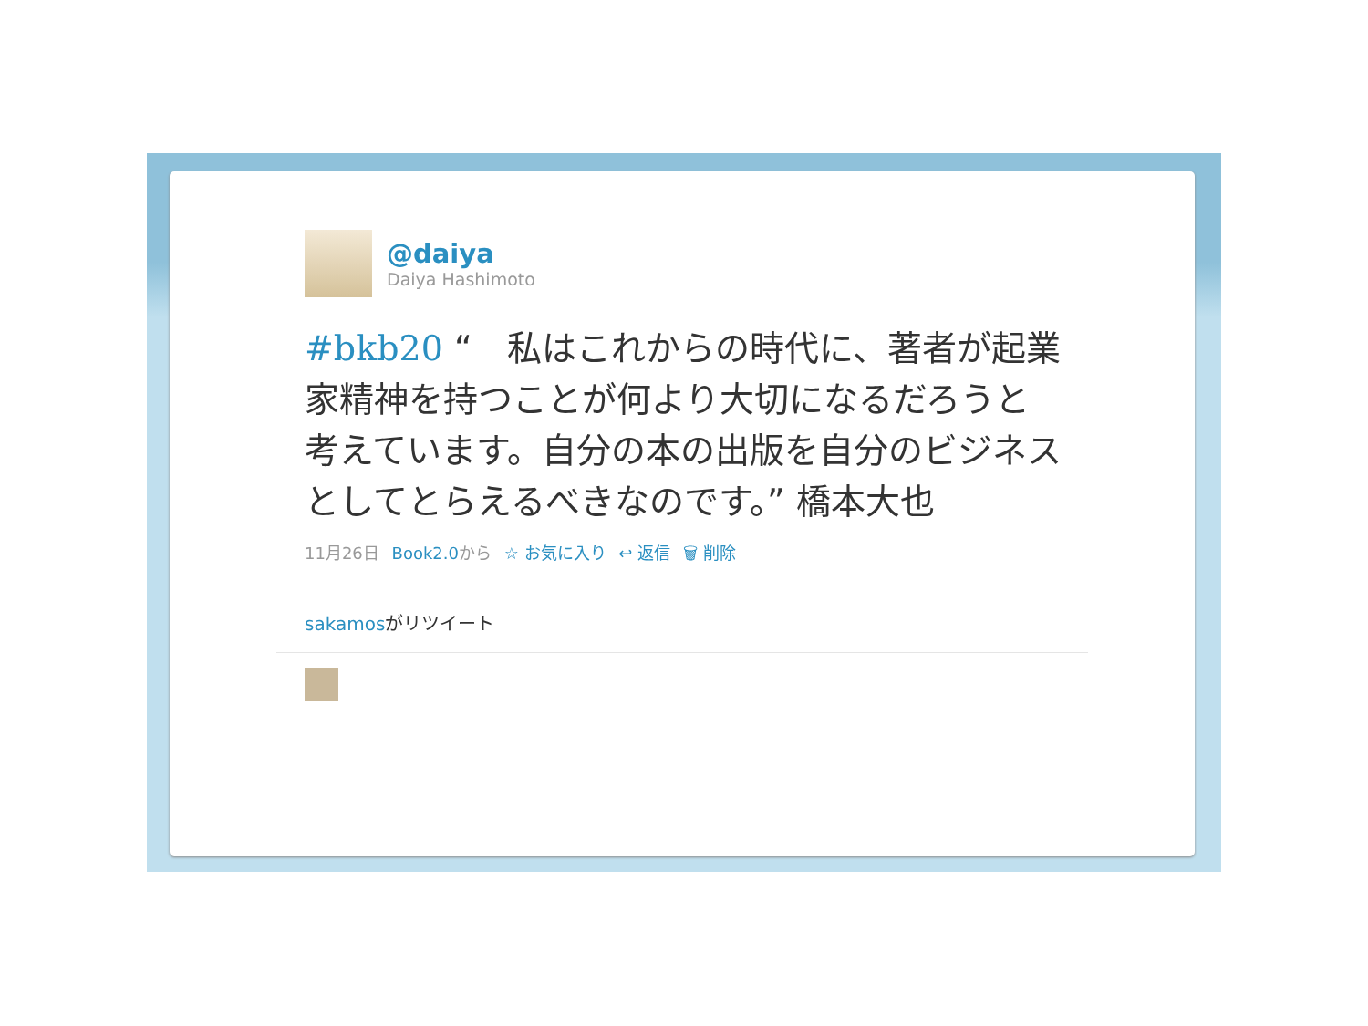@daiya
Daiya Hashimoto
#bkb20 “　私はこれからの時代に、著者が起業家精神を持つことが何より大切になるだろうと考えています。自分の本の出版を自分のビジネスとしてとらえるべきなのです。” 橋本大也
11月26日 Book2.0から ☆ お気に入り ↩ 返信 🗑 削除
sakamosがリツイート